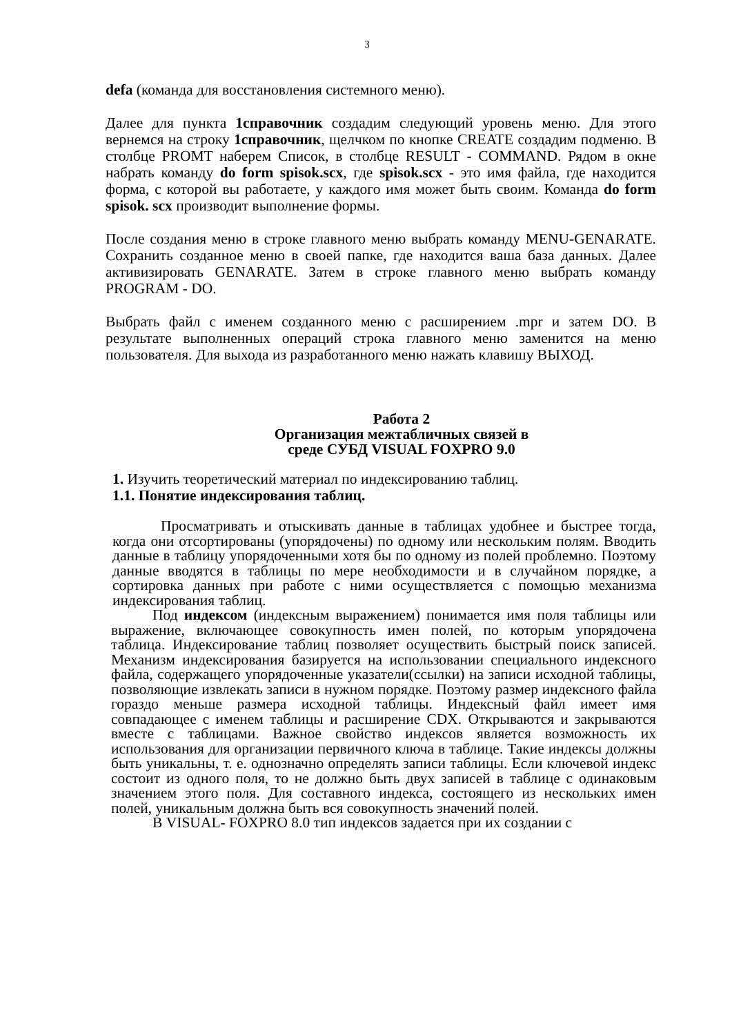3
defa (команда для восстановления системного меню).
Далее для пункта 1справочник создадим следующий уровень меню. Для этого вернемся на строку 1справочник, щелчком по кнопке CREATE создадим подменю. В столбце PROMT наберем Список, в столбце RESULT - COMMAND. Рядом в окне набрать команду do form spisok.scx, где spisok.scx - это имя файла, где находится форма, с которой вы работаете, у каждого имя может быть своим. Команда do form spisok. scx производит выполнение формы.
После создания меню в строке главного меню выбрать команду MENU-GENARATE. Сохранить созданное меню в своей папке, где находится ваша база данных. Далее активизировать GENARATE. Затем в строке главного меню выбрать команду PROGRAM - DO.
Выбрать файл с именем созданного меню с расширением .mpr и затем DO. В результате выполненных операций строка главного меню заменится на меню пользователя. Для выхода из разработанного меню нажать клавишу ВЫХОД.
Работа 2
Организация межтабличных связей в
среде СУБД VISUAL FOXPRO 9.0
1. Изучить теоретический материал по индексированию таблиц.
1.1. Понятие индексирования таблиц.
Просматривать и отыскивать данные в таблицах удобнее и быстрее тогда, когда они отсортированы (упорядочены) по одному или нескольким полям. Вводить данные в таблицу упорядоченными хотя бы по одному из полей проблемно. Поэтому данные вводятся в таблицы по мере необходимости и в случайном порядке, а сортировка данных при работе с ними осуществляется с помощью механизма индексирования таблиц.
Под индексом (индексным выражением) понимается имя поля таблицы или выражение, включающее совокупность имен полей, по которым упорядочена таблица. Индексирование таблиц позволяет осуществить быстрый поиск записей. Механизм индексирования базируется на использовании специального индексного файла, содержащего упорядоченные указатели(ссылки) на записи исходной таблицы, позволяющие извлекать записи в нужном порядке. Поэтому размер индексного файла гораздо меньше размера исходной таблицы. Индексный файл имеет имя совпадающее с именем таблицы и расширение CDX. Открываются и закрываются вместе с таблицами. Важное свойство индексов является возможность их использования для организации первичного ключа в таблице. Такие индексы должны быть уникальны, т. е. однозначно определять записи таблицы. Если ключевой индекс состоит из одного поля, то не должно быть двух записей в таблице с одинаковым значением этого поля. Для составного индекса, состоящего из нескольких имен полей, уникальным должна быть вся совокупность значений полей.
В VISUAL- FOXPRO 8.0 тип индексов задается при их создании с